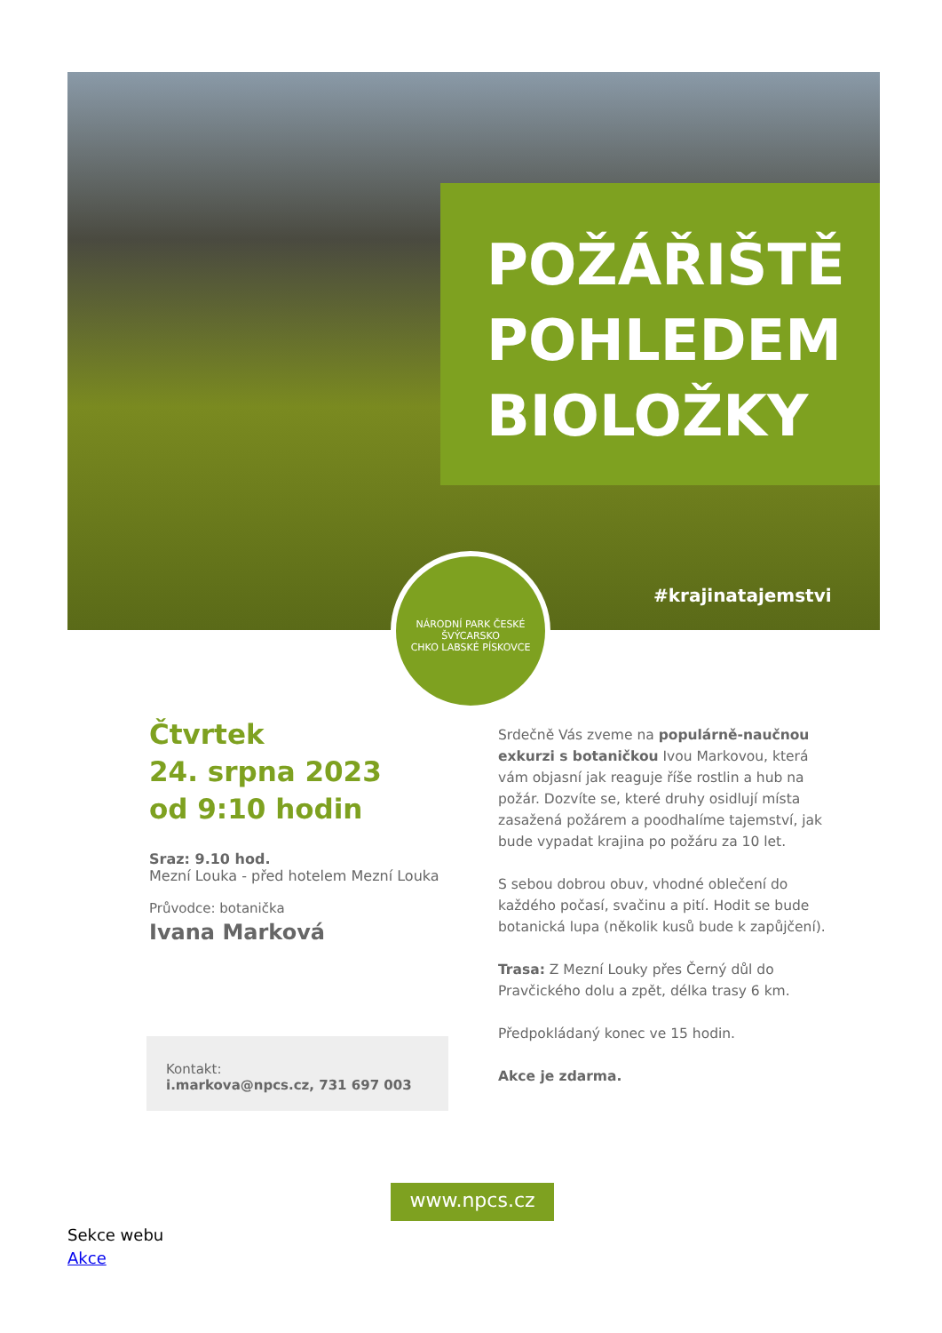POŽÁŘIŠTĚ
POHLEDEM
BIOLOŽKY
#krajinatajemstvi
NÁRODNÍ PARK ČESKÉ ŠVÝCARSKO
CHKO LABSKÉ PÍSKOVCE
Čtvrtek
24. srpna 2023
od 9:10 hodin
Sraz: 9.10 hod.
Mezní Louka - před hotelem Mezní Louka
Průvodce: botanička
Ivana Marková
Kontakt:
i.markova@npcs.cz, 731 697 003
Srdečně Vás zveme na populárně-naučnou exkurzi s botaničkou Ivou Markovou, která vám objasní jak reaguje říše rostlin a hub na požár. Dozvíte se, které druhy osidlují místa zasažená požárem a poodhalíme tajemství, jak bude vypadat krajina po požáru za 10 let.
S sebou dobrou obuv, vhodné oblečení do každého počasí, svačinu a pití. Hodit se bude botanická lupa (několik kusů bude k zapůjčení).
Trasa: Z Mezní Louky přes Černý důl do Pravčického dolu a zpět, délka trasy 6 km.
Předpokládaný konec ve 15 hodin.
Akce je zdarma.
www.npcs.cz
Sekce webu
Akce